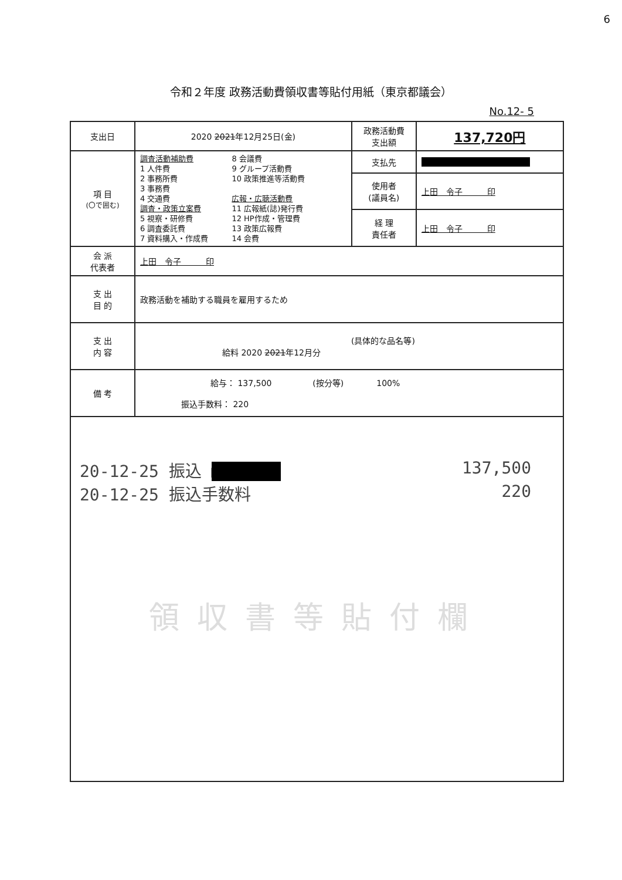6
令和２年度 政務活動費領収書等貼付用紙（東京都議会）
No.12- 5
| 支出日 | 2020 2021 年12月25日(金) | 政務活動費 支出額 | 137,720円 |
| 項 目 (〇で囲む) | 調査活動補助費 1 人件費 2 事務所費 3 事務費 4 交通費 調査・政策立案費 5 視察・研修費 6 調査委託費 7 資料購入・作成費 8 会議費 9 グループ活動費 10 政策推進等活動費 広報・広聴活動費 11 広報紙(誌)発行費 12 HP作成・管理費 13 政策広報費 14 会費 | 支払先 | ■■■■■■■■■■■■■■ |
| | | 使用者 (議員名) | 上田 令子 印 |
| | | 経 理 責任者 | 上田 令子 印 |
| 会 派 代表者 | 上田 令子 印 | | |
| 支 出 目 的 | 政務活動を補助する職員を雇用するため | | |
| 支 出 内 容 | (具体的な品名等) 給料 2020 2021 年12月分 | | |
| 備 考 | 給与： 137,500 (按分等) 100% 振込手数料： 220 | | |
20-12-25 振込 ■■■■■■■ 137,500
20-12-25 振込手数料 220
領収書等貼付欄